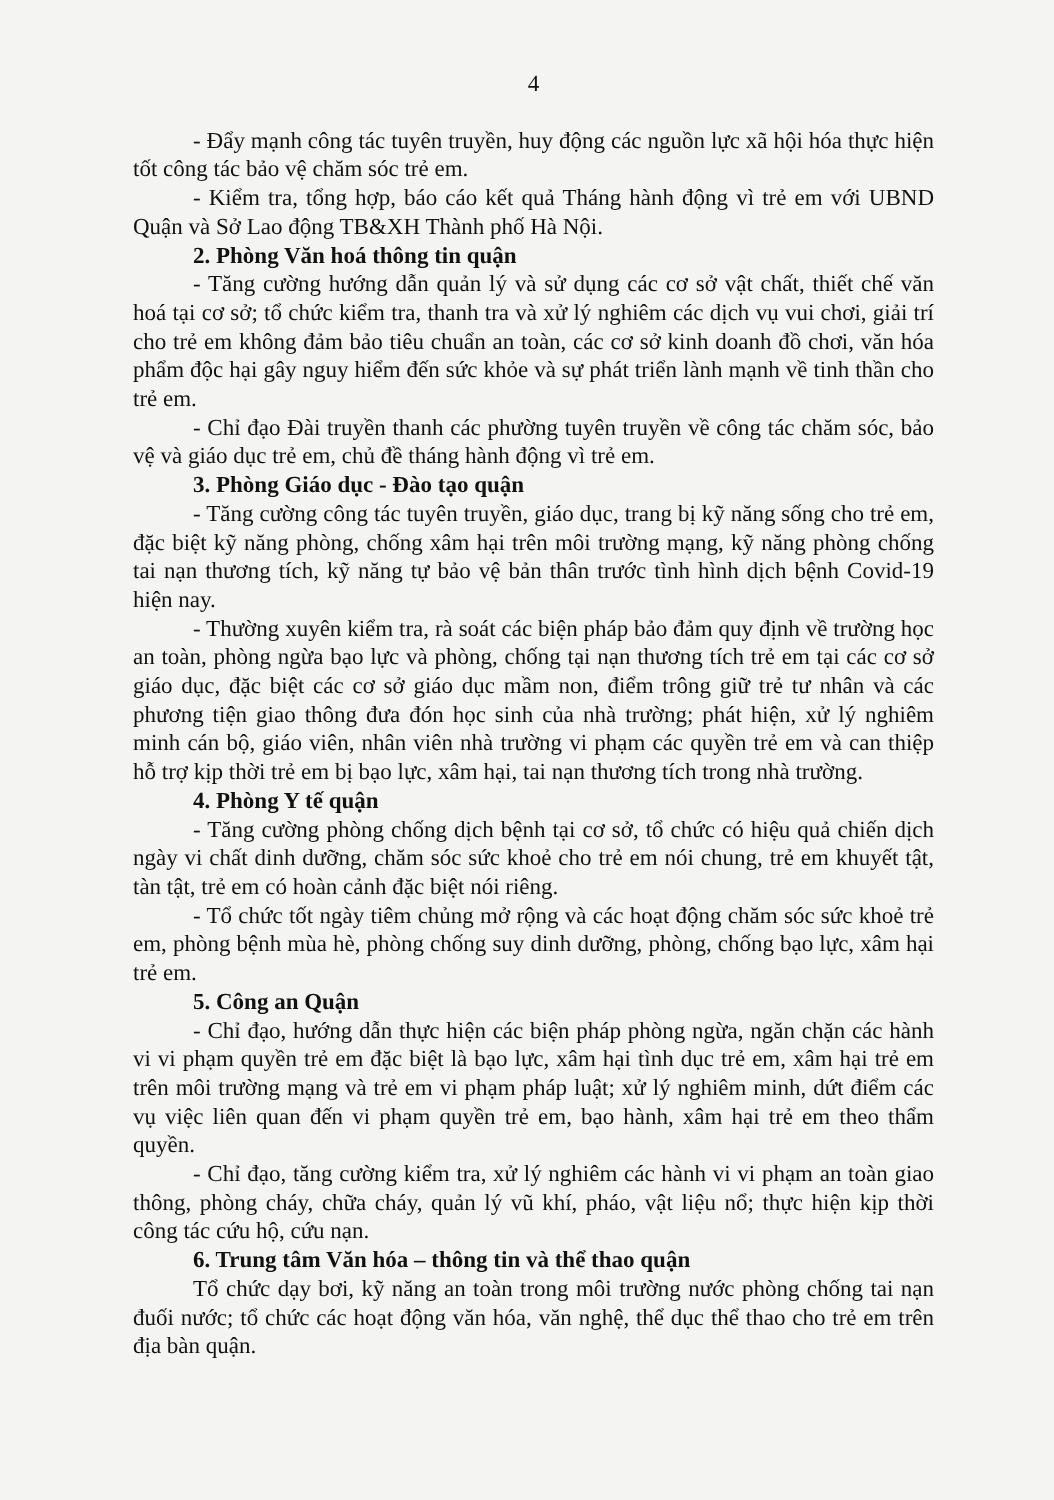4
- Đẩy mạnh công tác tuyên truyền, huy động các nguồn lực xã hội hóa thực hiện tốt công tác bảo vệ chăm sóc trẻ em.
- Kiểm tra, tổng hợp, báo cáo kết quả Tháng hành động vì trẻ em với UBND Quận và Sở Lao động TB&XH Thành phố Hà Nội.
2. Phòng Văn hoá thông tin quận
- Tăng cường hướng dẫn quản lý và sử dụng các cơ sở vật chất, thiết chế văn hoá tại cơ sở; tổ chức kiểm tra, thanh tra và xử lý nghiêm các dịch vụ vui chơi, giải trí cho trẻ em không đảm bảo tiêu chuẩn an toàn, các cơ sở kinh doanh đồ chơi, văn hóa phẩm độc hại gây nguy hiểm đến sức khỏe và sự phát triển lành mạnh về tinh thần cho trẻ em.
- Chỉ đạo Đài truyền thanh các phường tuyên truyền về công tác chăm sóc, bảo vệ và giáo dục trẻ em, chủ đề tháng hành động vì trẻ em.
3. Phòng Giáo dục - Đào tạo quận
- Tăng cường công tác tuyên truyền, giáo dục, trang bị kỹ năng sống cho trẻ em, đặc biệt kỹ năng phòng, chống xâm hại trên môi trường mạng, kỹ năng phòng chống tai nạn thương tích, kỹ năng tự bảo vệ bản thân trước tình hình dịch bệnh Covid-19 hiện nay.
- Thường xuyên kiểm tra, rà soát các biện pháp bảo đảm quy định về trường học an toàn, phòng ngừa bạo lực và phòng, chống tại nạn thương tích trẻ em tại các cơ sở giáo dục, đặc biệt các cơ sở giáo dục mầm non, điểm trông giữ trẻ tư nhân và các phương tiện giao thông đưa đón học sinh của nhà trường; phát hiện, xử lý nghiêm minh cán bộ, giáo viên, nhân viên nhà trường vi phạm các quyền trẻ em và can thiệp hỗ trợ kịp thời trẻ em bị bạo lực, xâm hại, tai nạn thương tích trong nhà trường.
4. Phòng Y tế quận
- Tăng cường phòng chống dịch bệnh tại cơ sở, tổ chức có hiệu quả chiến dịch ngày vi chất dinh dưỡng, chăm sóc sức khoẻ cho trẻ em nói chung, trẻ em khuyết tật, tàn tật, trẻ em có hoàn cảnh đặc biệt nói riêng.
- Tổ chức tốt ngày tiêm chủng mở rộng và các hoạt động chăm sóc sức khoẻ trẻ em, phòng bệnh mùa hè, phòng chống suy dinh dưỡng, phòng, chống bạo lực, xâm hại trẻ em.
5. Công an Quận
- Chỉ đạo, hướng dẫn thực hiện các biện pháp phòng ngừa, ngăn chặn các hành vi vi phạm quyền trẻ em đặc biệt là bạo lực, xâm hại tình dục trẻ em, xâm hại trẻ em trên môi trường mạng và trẻ em vi phạm pháp luật; xử lý nghiêm minh, dứt điểm các vụ việc liên quan đến vi phạm quyền trẻ em, bạo hành, xâm hại trẻ em theo thẩm quyền.
- Chỉ đạo, tăng cường kiểm tra, xử lý nghiêm các hành vi vi phạm an toàn giao thông, phòng cháy, chữa cháy, quản lý vũ khí, pháo, vật liệu nổ; thực hiện kịp thời công tác cứu hộ, cứu nạn.
6. Trung tâm Văn hóa – thông tin và thể thao quận
Tổ chức dạy bơi, kỹ năng an toàn trong môi trường nước phòng chống tai nạn đuối nước; tổ chức các hoạt động văn hóa, văn nghệ, thể dục thể thao cho trẻ em trên địa bàn quận.